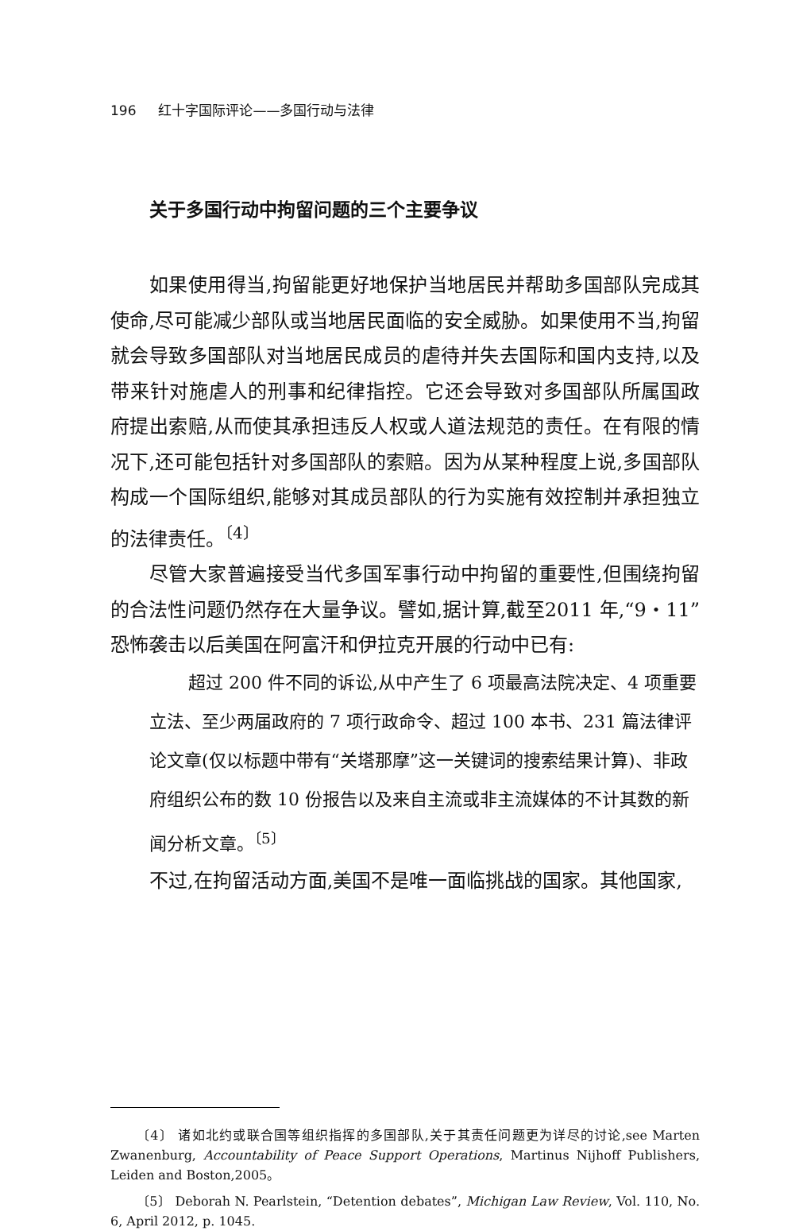196 红十字国际评论——多国行动与法律
关于多国行动中拘留问题的三个主要争议
如果使用得当,拘留能更好地保护当地居民并帮助多国部队完成其使命,尽可能减少部队或当地居民面临的安全威胁。如果使用不当,拘留就会导致多国部队对当地居民成员的虐待并失去国际和国内支持,以及带来针对施虐人的刑事和纪律指控。它还会导致对多国部队所属国政府提出索赔,从而使其承担违反人权或人道法规范的责任。在有限的情况下,还可能包括针对多国部队的索赔。因为从某种程度上说,多国部队构成一个国际组织,能够对其成员部队的行为实施有效控制并承担独立的法律责任。<sup>〔4〕</sup>
尽管大家普遍接受当代多国军事行动中拘留的重要性,但围绕拘留的合法性问题仍然存在大量争议。譬如,据计算,截至2011 年,“9・11”恐怖袭击以后美国在阿富汗和伊拉克开展的行动中已有:
超过 200 件不同的诉讼,从中产生了 6 项最高法院决定、4 项重要立法、至少两届政府的 7 项行政命令、超过 100 本书、231 篇法律评论文章(仅以标题中带有“关塔那摩”这一关键词的搜索结果计算)、非政府组织公布的数 10 份报告以及来自主流或非主流媒体的不计其数的新闻分析文章。<sup>〔5〕</sup>
不过,在拘留活动方面,美国不是唯一面临挑战的国家。其他国家,
〔4〕 诸如北约或联合国等组织指挥的多国部队,关于其责任问题更为详尽的讨论,see Marten Zwanenburg, Accountability of Peace Support Operations, Martinus Nijhoff Publishers, Leiden and Boston,2005。
〔5〕 Deborah N. Pearlstein, “Detention debates”, Michigan Law Review, Vol. 110, No. 6, April 2012, p. 1045.